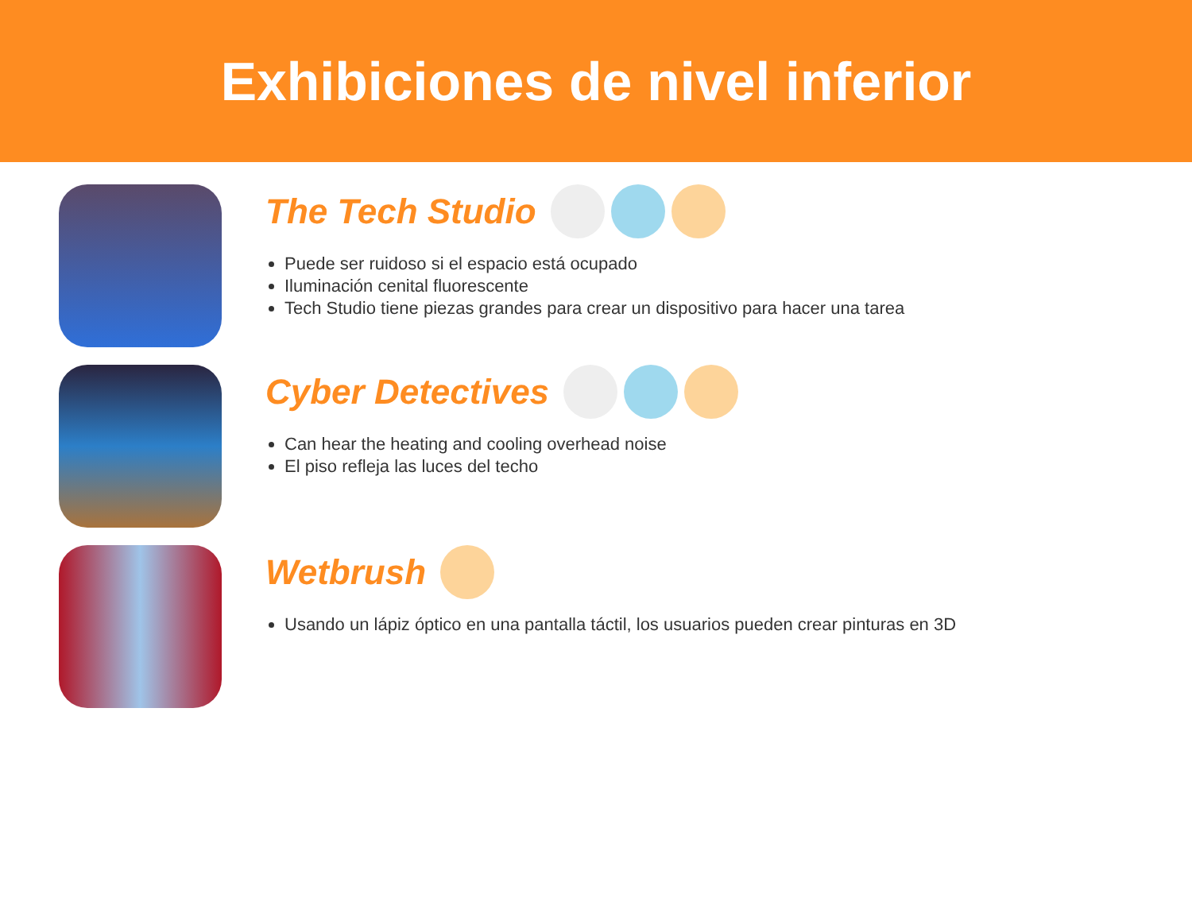Exhibiciones de nivel inferior
The Tech Studio
Puede ser ruidoso si el espacio está ocupado
Iluminación cenital fluorescente
Tech Studio tiene piezas grandes para crear un dispositivo para hacer una tarea
Cyber Detectives
Can hear the heating and cooling overhead noise
El piso refleja las luces del techo
Wetbrush
Usando un lápiz óptico en una pantalla táctil, los usuarios pueden crear pinturas en 3D